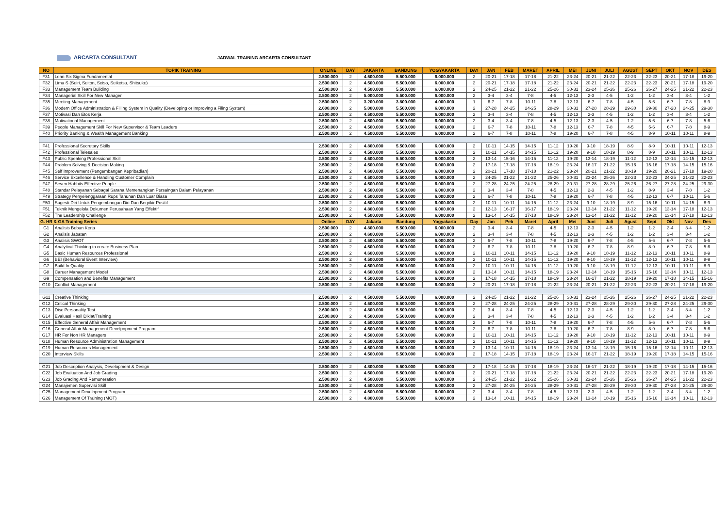ARCARTA CONSULTANT
JADWAL TRAINING ARCARTA CONSULTANT
| NO | TOPIK TRAINING | ONLINE | DAY | JAKARTA | BANDUNG | YOGYAKARTA | DAY | JAN | FEB | MARET | APRIL | MEI | JUNI | JULI | AGUST | SEPT | OKT | NOV | DES |
| --- | --- | --- | --- | --- | --- | --- | --- | --- | --- | --- | --- | --- | --- | --- | --- | --- | --- | --- | --- |
| F31 | Lean Six Sigma Fundamental | 2.500.000 | 2 | 4.500.000 | 5.500.000 | 6.000.000 | 2 | 20-21 | 17-18 | 17-18 | 21-22 | 23-24 | 20-21 | 21-22 | 22-23 | 22-23 | 20-21 | 17-18 | 19-20 |
| F32 | Lima S (Seiri, Seiton, Seiso, Seiketsu, Shitsuke) | 2.500.000 | 2 | 4.500.000 | 5.500.000 | 6.000.000 | 2 | 20-21 | 17-18 | 17-18 | 21-22 | 23-24 | 20-21 | 21-22 | 22-23 | 22-23 | 20-21 | 17-18 | 19-20 |
| F33 | Management Team Building | 2.500.000 | 2 | 4.500.000 | 5.500.000 | 6.000.000 | 2 | 24-25 | 21-22 | 21-22 | 25-26 | 30-31 | 23-24 | 25-26 | 25-26 | 26-27 | 24-25 | 21-22 | 22-23 |
| F34 | Managerial Skill For New Manager | 2.500.000 | 2 | 5.000.000 | 5.500.000 | 6.000.000 | 2 | 3-4 | 3-4 | 7-8 | 4-5 | 12-13 | 2-3 | 4-5 | 1-2 | 1-2 | 3-4 | 3-4 | 1-2 |
| F35 | Meeting Management | 2.500.000 | 2 | 3.200.000 | 3.800.000 | 4.000.000 | 1 | 6-7 | 7-8 | 10-11 | 7-8 | 12-13 | 6-7 | 7-8 | 4-5 | 5-6 | 6-7 | 7-8 | 8-9 |
| F36 | Modern Office Administration & Filling System in Quality (Developing or Improving a Filing System) | 2.600.000 | 2 | 5.000.000 | 5.500.000 | 6.000.000 | 2 | 27-28 | 24-25 | 24-25 | 28-29 | 30-31 | 27-28 | 28-29 | 29-30 | 29-30 | 27-28 | 24-25 | 29-30 |
| F37 | Motivasi Dan Etos Kerja | 2.500.000 | 2 | 4.500.000 | 5.500.000 | 6.000.000 | 2 | 3-4 | 3-4 | 7-8 | 4-5 | 12-13 | 2-3 | 4-5 | 1-2 | 1-2 | 3-4 | 3-4 | 1-2 |
| F38 | Motivational Management | 2.500.000 | 2 | 4.500.000 | 5.500.000 | 6.000.000 | 2 | 3-4 | 3-4 | 7-8 | 4-5 | 12-13 | 2-3 | 4-5 | 1-2 | 5-6 | 6-7 | 7-8 | 5-6 |
| F39 | People Management Skill For New Supervisor & Team Leaders | 2.500.000 | 2 | 4.500.000 | 5.500.000 | 6.000.000 | 2 | 6-7 | 7-8 | 10-11 | 7-8 | 12-13 | 6-7 | 7-8 | 4-5 | 5-6 | 6-7 | 7-8 | 8-9 |
| F40 | Priority Banking & Wealth Management Banking | 2.500.000 | 2 | 4.500.000 | 5.500.000 | 6.000.000 | 2 | 6-7 | 7-8 | 10-11 | 7-8 | 19-20 | 6-7 | 7-8 | 4-5 | 8-9 | 10-11 | 10-11 | 8-9 |
| F41 | Professional Secretary Skills | 2.500.000 | 2 | 4.800.000 | 5.500.000 | 6.000.000 | 2 | 10-11 | 14-15 | 14-15 | 11-12 | 19-20 | 9-10 | 18-19 | 8-9 | 8-9 | 10-11 | 10-11 | 12-13 |
| F42 | Professional Telesales | 2.500.000 | 2 | 4.500.000 | 5.500.000 | 6.000.000 | 2 | 10-11 | 14-15 | 14-15 | 11-12 | 19-20 | 9-10 | 18-19 | 8-9 | 8-9 | 10-11 | 10-11 | 12-13 |
| F43 | Public Speaking Professional Skill | 2.500.000 | 2 | 4.500.000 | 5.500.000 | 6.000.000 | 2 | 13-14 | 15-16 | 14-15 | 11-12 | 19-20 | 13-14 | 18-19 | 11-12 | 12-13 | 13-14 | 14-15 | 12-13 |
| F44 | Problem Solving & Decision Making | 2.500.000 | 2 | 4.500.000 | 5.500.000 | 6.000.000 | 2 | 17-18 | 17-18 | 17-18 | 18-19 | 23-24 | 16-17 | 21-22 | 15-16 | 15-16 | 17-18 | 14-15 | 15-16 |
| F45 | Self Improvement (Pengembangan Kepribadian) | 2.500.000 | 2 | 4.600.000 | 5.500.000 | 6.000.000 | 2 | 20-21 | 17-18 | 17-18 | 21-22 | 23-24 | 20-21 | 21-22 | 18-19 | 19-20 | 20-21 | 17-18 | 19-20 |
| F46 | Service Excellence & Handling Customer Complain | 2.500.000 | 2 | 4.500.000 | 5.500.000 | 6.000.000 | 2 | 24-25 | 21-22 | 21-22 | 25-26 | 30-31 | 23-24 | 25-26 | 22-23 | 22-23 | 24-25 | 21-22 | 22-23 |
| F47 | Seven Habbits Effective People | 2.500.000 | 2 | 4.500.000 | 5.500.000 | 6.000.000 | 2 | 27-28 | 24-25 | 24-25 | 28-29 | 30-31 | 27-28 | 28-29 | 25-26 | 26-27 | 27-28 | 24-25 | 29-30 |
| F48 | Standar Pelayanan Sebagai Sarana Memenangkan Persaingan Dalam Pelayanan | 2.500.000 | 2 | 4.500.000 | 5.500.000 | 6.000.000 | 2 | 3-4 | 3-4 | 7-8 | 4-5 | 12-13 | 2-3 | 4-5 | 1-2 | 8-9 | 3-4 | 7-8 | 1-2 |
| F49 | Strategy Penyelenggaraan Rups Tahunan Dan Luar Biasa | 2.500.000 | 2 | 4.500.000 | 5.500.000 | 6.000.000 | 2 | 6-7 | 7-8 | 10-11 | 7-8 | 19-20 | 6-7 | 7-8 | 4-5 | 12-13 | 6-7 | 10-11 | 5-6 |
| F50 | Sugesti Diri Untuk Pengembangan Diri Dan Berpikir Positif | 2.500.000 | 2 | 4.500.000 | 5.500.000 | 6.000.000 | 2 | 10-11 | 10-11 | 14-15 | 11-12 | 23-24 | 9-10 | 18-19 | 8-9 | 15-16 | 10-11 | 14-15 | 8-9 |
| F51 | Teknik Mengelola Dokumen Perusahaan Yang Effektif | 2.500.000 | 2 | 4.800.000 | 5.500.000 | 6.000.000 | 2 | 12-13 | 16-17 | 16-17 | 18-19 | 23-24 | 13-14 | 21-22 | 11-12 | 19-20 | 13-14 | 17-18 | 12-13 |
| F52 | The Leadership Challenge | 2.500.000 | 2 | 4.500.000 | 5.500.000 | 6.000.000 | 2 | 13-14 | 14-15 | 17-18 | 18-19 | 23-24 | 13-14 | 21-22 | 11-12 | 19-20 | 13-14 | 17-18 | 12-13 |
| G. HR & GA Training Series | | Online | DAY | Jakarta | Bandung | Yogyakarta | Day | Jan | Peb | Maret | April | Mei | Juni | Juli | Agust | Sept | Okt | Nov | Des |
| G1 | Analisis Beban Kerja | 2.500.000 | 2 | 4.800.000 | 5.500.000 | 6.000.000 | 2 | 3-4 | 3-4 | 7-8 | 4-5 | 12-13 | 2-3 | 4-5 | 1-2 | 1-2 | 3-4 | 3-4 | 1-2 |
| G2 | Analisis Jabatan | 2.500.000 | 2 | 4.600.000 | 5.500.000 | 6.000.000 | 2 | 3-4 | 3-4 | 7-8 | 4-5 | 12-13 | 2-3 | 4-5 | 1-2 | 1-2 | 3-4 | 3-4 | 1-2 |
| G3 | Analisis SWOT | 2.500.000 | 2 | 4.500.000 | 5.500.000 | 6.000.000 | 2 | 6-7 | 7-8 | 10-11 | 7-8 | 19-20 | 6-7 | 7-8 | 4-5 | 5-6 | 6-7 | 7-8 | 5-6 |
| G4 | Analytical Thinking to create Business Plan | 2.500.000 | 2 | 4.500.000 | 5.500.000 | 6.000.000 | 2 | 6-7 | 7-8 | 10-11 | 7-8 | 19-20 | 6-7 | 7-8 | 8-9 | 8-9 | 6-7 | 7-8 | 5-6 |
| G5 | Basic Human Resources Professional | 2.500.000 | 2 | 4.600.000 | 5.500.000 | 6.000.000 | 2 | 10-11 | 10-11 | 14-15 | 11-12 | 19-20 | 9-10 | 18-19 | 11-12 | 12-13 | 10-11 | 10-11 | 8-9 |
| G6 | BEI (Behavioral Event Interview) | 2.500.000 | 2 | 4.500.000 | 5.500.000 | 6.000.000 | 2 | 10-11 | 10-11 | 14-15 | 11-12 | 19-20 | 9-10 | 18-19 | 11-12 | 12-13 | 10-11 | 10-11 | 8-9 |
| G7 | Build In Quality | 2.500.000 | 2 | 4.500.000 | 5.500.000 | 6.000.000 | 2 | 10-11 | 10-11 | 14-15 | 11-12 | 19-20 | 9-10 | 18-19 | 11-12 | 12-13 | 10-11 | 10-11 | 8-9 |
| G8 | Career Management Model | 2.500.000 | 2 | 4.600.000 | 5.500.000 | 6.000.000 | 2 | 13-14 | 10-11 | 14-15 | 18-19 | 23-24 | 13-14 | 18-19 | 15-16 | 15-16 | 13-14 | 10-11 | 12-13 |
| G9 | Compensation and Benefits Management | 2.500.000 | 2 | 4.500.000 | 5.500.000 | 6.000.000 | 2 | 17-18 | 14-15 | 17-18 | 18-19 | 23-24 | 16-17 | 21-22 | 18-19 | 19-20 | 17-18 | 14-15 | 15-16 |
| G10 | Conflict Management | 2.500.000 | 2 | 4.500.000 | 5.500.000 | 6.000.000 | 2 | 20-21 | 17-18 | 17-18 | 21-22 | 23-24 | 20-21 | 21-22 | 22-23 | 22-23 | 20-21 | 17-18 | 19-20 |
| G11 | Creative Thinking | 2.500.000 | 2 | 4.500.000 | 5.500.000 | 6.000.000 | 2 | 24-25 | 21-22 | 21-22 | 25-26 | 30-31 | 23-24 | 25-26 | 25-26 | 26-27 | 24-25 | 21-22 | 22-23 |
| G12 | Critical Thinking | 2.500.000 | 2 | 4.500.000 | 5.500.000 | 6.000.000 | 2 | 27-28 | 24-25 | 24-25 | 28-29 | 30-31 | 27-28 | 28-29 | 29-30 | 29-30 | 27-28 | 24-25 | 29-30 |
| G13 | Disc Personality Test | 2.600.000 | 2 | 4.800.000 | 5.500.000 | 6.000.000 | 2 | 3-4 | 3-4 | 7-8 | 4-5 | 12-13 | 2-3 | 4-5 | 1-2 | 1-2 | 3-4 | 3-4 | 1-2 |
| G14 | Evaluasi Hasil Diklat/Training | 2.500.000 | 2 | 4.500.000 | 5.500.000 | 6.000.000 | 2 | 3-4 | 3-4 | 7-8 | 4-5 | 12-13 | 2-3 | 4-5 | 1-2 | 1-2 | 3-4 | 3-4 | 1-2 |
| G15 | Effective General Affair Management | 2.500.000 | 2 | 4.500.000 | 5.500.000 | 6.000.000 | 2 | 6-7 | 7-8 | 10-11 | 7-8 | 19-20 | 6-7 | 7-8 | 4-5 | 5-6 | 6-7 | 7-8 | 5-6 |
| G16 | General Affair Management Develpopment Program | 2.500.000 | 2 | 4.500.000 | 5.500.000 | 6.000.000 | 2 | 6-7 | 7-8 | 10-11 | 7-8 | 19-20 | 6-7 | 7-8 | 8-9 | 8-9 | 6-7 | 7-8 | 5-6 |
| G17 | HR For Non HR Managers | 2.500.000 | 2 | 4.500.000 | 5.500.000 | 6.000.000 | 2 | 10-11 | 10-11 | 14-15 | 11-12 | 19-20 | 9-10 | 18-19 | 11-12 | 12-13 | 10-11 | 10-11 | 8-9 |
| G18 | Human Resource Administration Management | 2.500.000 | 2 | 4.500.000 | 5.500.000 | 6.000.000 | 2 | 10-11 | 10-11 | 14-15 | 11-12 | 19-20 | 9-10 | 18-19 | 11-12 | 12-13 | 10-11 | 10-11 | 8-9 |
| G19 | Human Resources Management | 2.500.000 | 2 | 4.500.000 | 5.500.000 | 6.000.000 | 2 | 13-14 | 10-11 | 14-15 | 18-19 | 23-24 | 13-14 | 18-19 | 15-16 | 15-16 | 13-14 | 10-11 | 12-13 |
| G20 | Interview Skills | 2.500.000 | 2 | 4.500.000 | 5.500.000 | 6.000.000 | 2 | 17-18 | 14-15 | 17-18 | 18-19 | 23-24 | 16-17 | 21-22 | 18-19 | 19-20 | 17-18 | 14-15 | 15-16 |
| G21 | Job Description Analysis, Development & Design | 2.500.000 | 2 | 4.800.000 | 5.500.000 | 6.000.000 | 2 | 17-18 | 14-15 | 17-18 | 18-19 | 23-24 | 16-17 | 21-22 | 18-19 | 19-20 | 17-18 | 14-15 | 15-16 |
| G22 | Job Evaluation And Job Grading | 2.500.000 | 2 | 4.500.000 | 5.500.000 | 6.000.000 | 2 | 20-21 | 17-18 | 17-18 | 21-22 | 23-24 | 20-21 | 21-22 | 22-23 | 22-23 | 20-21 | 17-18 | 19-20 |
| G23 | Job Grading And Remuneration | 2.500.000 | 2 | 4.500.000 | 5.500.000 | 6.000.000 | 2 | 24-25 | 21-22 | 21-22 | 25-26 | 30-31 | 23-24 | 25-26 | 25-26 | 26-27 | 24-25 | 21-22 | 22-23 |
| G24 | Manajemen Supervisi Skill | 2.500.000 | 2 | 4.500.000 | 5.500.000 | 6.000.000 | 2 | 27-28 | 24-25 | 24-25 | 28-29 | 30-31 | 27-28 | 28-29 | 29-30 | 29-30 | 27-28 | 24-25 | 29-30 |
| G25 | Management Development Program | 2.500.000 | 2 | 4.500.000 | 5.500.000 | 6.000.000 | 2 | 3-4 | 3-4 | 7-8 | 4-5 | 12-13 | 2-3 | 4-5 | 1-2 | 1-2 | 3-4 | 3-4 | 1-2 |
| G26 | Management Of Training (MOT) | 2.500.000 | 2 | 4.800.000 | 5.500.000 | 6.000.000 | 2 | 13-14 | 10-11 | 14-15 | 18-19 | 23-24 | 13-14 | 18-19 | 15-16 | 15-16 | 13-14 | 10-11 | 12-13 |